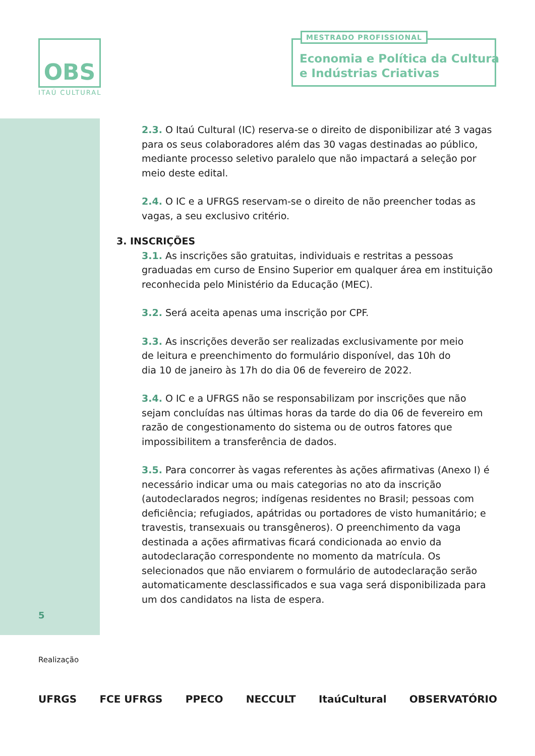OBS
ITAÚ CULTURAL
MESTRADO PROFISSIONAL
Economia e Política da Cultura
e Indústrias Criativas
2.3. O Itaú Cultural (IC) reserva-se o direito de disponibilizar até 3 vagas para os seus colaboradores além das 30 vagas destinadas ao público, mediante processo seletivo paralelo que não impactará a seleção por meio deste edital.
2.4. O IC e a UFRGS reservam-se o direito de não preencher todas as vagas, a seu exclusivo critério.
3. INSCRIÇÕES
3.1. As inscrições são gratuitas, individuais e restritas a pessoas graduadas em curso de Ensino Superior em qualquer área em instituição reconhecida pelo Ministério da Educação (MEC).
3.2. Será aceita apenas uma inscrição por CPF.
3.3. As inscrições deverão ser realizadas exclusivamente por meio
de leitura e preenchimento do formulário disponível, das 10h do
dia 10 de janeiro às 17h do dia 06 de fevereiro de 2022.
3.4. O IC e a UFRGS não se responsabilizam por inscrições que não sejam concluídas nas últimas horas da tarde do dia 06 de fevereiro em razão de congestionamento do sistema ou de outros fatores que impossibilitem a transferência de dados.
3.5. Para concorrer às vagas referentes às ações afirmativas (Anexo I) é necessário indicar uma ou mais categorias no ato da inscrição (autodeclarados negros; indígenas residentes no Brasil; pessoas com deficiência; refugiados, apátridas ou portadores de visto humanitário; e travestis, transexuais ou transgêneros). O preenchimento da vaga destinada a ações afirmativas ficará condicionada ao envio da autodeclaração correspondente no momento da matrícula. Os selecionados que não enviarem o formulário de autodeclaração serão automaticamente desclassificados e sua vaga será disponibilizada para um dos candidatos na lista de espera.
5
Realização
UFRGS FCE UFRGS PPECO NECCULT ItaúCultural OBSERVATÓRIO